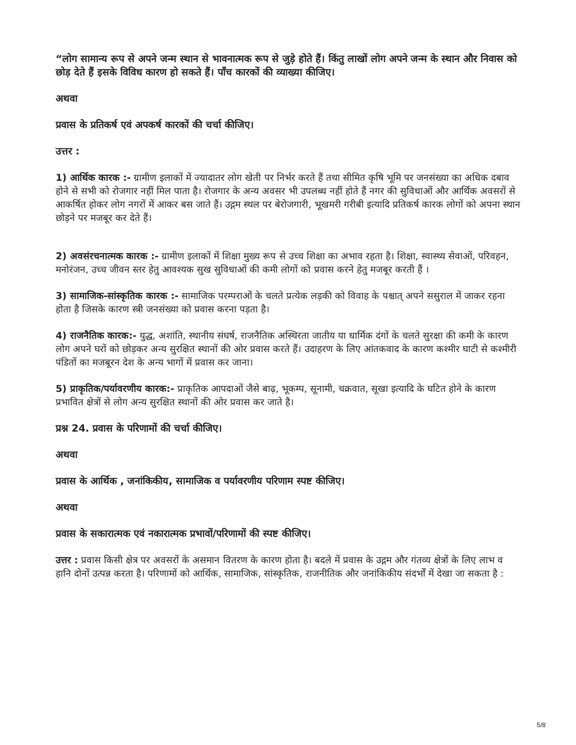“लोग सामान्य रूप से अपने जन्म स्थान से भावनात्मक रूप से जुड़े होते हैं। किंतु लाखों लोग अपने जन्म के स्थान और निवास को छोड़ देते हैं इसके विविध कारण हो सकते हैं। पाँच कारकों की व्याख्या कीजिए।
अथवा
प्रवास के प्रतिकर्ष एवं अपकर्ष कारकों की चर्चा कीजिए।
उत्तर :
1) आर्थिक कारक :- ग्रामीण इलाकों में ज्यादातर लोग खेती पर निर्भर करते हैं तथा सीमित कृषि भूमि पर जनसंख्या का अधिक दबाव होने से सभी को रोजगार नहीं मिल पाता है। रोजगार के अन्य अवसर भी उपलब्ध नहीं होते हैं नगर की सुविधाओं और आर्थिक अवसरों से आकर्षित होकर लोग नगरों में आकर बस जाते हैं। उद्गम स्थल पर बेरोजगारी, भूखमरी गरीबी इत्यादि प्रतिकर्ष कारक लोगों को अपना स्थान छोड़ने पर मजबूर कर देते हैं।
2) अवसंरचनात्मक कारक :- ग्रामीण इलाकों में शिक्षा मुख्य रूप से उच्च शिक्षा का अभाव रहता है। शिक्षा, स्वास्थ्य सेवाओं, परिवहन, मनोरंजन, उच्च जीवन स्तर हेतु आवश्यक सुख सुविधाओं की कमी लोगों को प्रवास करने हेतु मजबूर करती हैं ।
3) सामाजिक-सांस्कृतिक कारक :- सामाजिक परम्पराओं के चलते प्रत्येक लड़की को विवाह के पश्चात् अपने ससुराल में जाकर रहना होता है जिसके कारण स्त्री जनसंख्या को प्रवास करना पड़ता है।
4) राजनैतिक कारक:- युद्ध, अशांति, स्थानीय संघर्ष, राजनैतिक अस्थिरता जातीय या धार्मिक दंगों के चलते सुरक्षा की कमी के कारण लोग अपने घरों को छोड़कर अन्य सुरक्षित स्थानों की ओर प्रवास करते हैं। उदाहरण के लिए आंतकवाद के कारण कश्मीर घाटी से कश्मीरी पंडितों का मजबूरन देश के अन्य भागों में प्रवास कर जाना।
5) प्राकृतिक/पर्यावरणीय कारक:- प्राकृतिक आपदाओं जैसे बाढ़, भूकम्प, सूनामी, चक्रवात, सूखा इत्यादि के घटित होने के कारण प्रभावित क्षेत्रों से लोग अन्य सुरक्षित स्थानों की ओर प्रवास कर जाते है।
प्रश्न 24. प्रवास के परिणामों की चर्चा कीजिए।
अथवा
प्रवास के आर्थिक , जनांकिकीय, सामाजिक व पर्यावरणीय परिणाम स्पष्ट कीजिए।
अथवा
प्रवास के सकारात्मक एवं नकारात्मक प्रभावों/परिणामों की स्पष्ट कीजिए।
उत्तर : प्रवास किसी क्षेत्र पर अवसरों के असमान वितरण के कारण होता है। बदले में प्रवास के उद्गम और गंतव्य क्षेत्रों के लिए लाभ व हानि दोनों उत्पन्न करता है। परिणामों को आर्थिक, सामाजिक, सांस्कृतिक, राजनीतिक और जनांकिकीय संदर्भों में देखा जा सकता है :
5/8